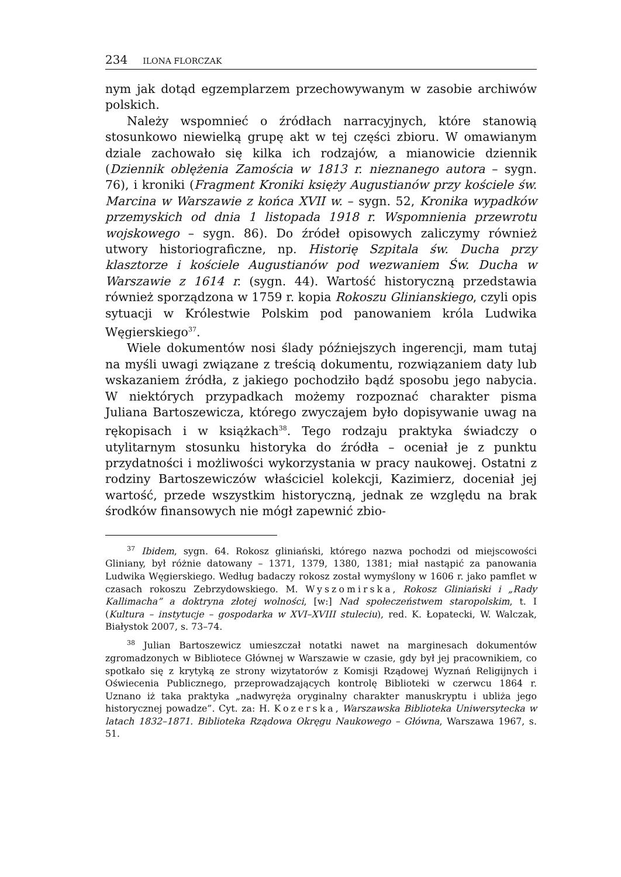234 ILONA FLORCZAK
nym jak dotąd egzemplarzem przechowywanym w zasobie archiwów polskich.
Należy wspomnieć o źródłach narracyjnych, które stanowią stosunkowo niewielką grupę akt w tej części zbioru. W omawianym dziale zachowało się kilka ich rodzajów, a mianowicie dziennik (Dziennik oblężenia Zamościa w 1813 r. nieznanego autora – sygn. 76), i kroniki (Fragment Kroniki księży Augustianów przy kościele św. Marcina w Warszawie z końca XVII w. – sygn. 52, Kronika wypadków przemyskich od dnia 1 listopada 1918 r. Wspomnienia przewrotu wojskowego – sygn. 86). Do źródeł opisowych zaliczymy również utwory historiograficzne, np. Historię Szpitala św. Ducha przy klasztorze i kościele Augustianów pod wezwaniem Św. Ducha w Warszawie z 1614 r. (sygn. 44). Wartość historyczną przedstawia również sporządzona w 1759 r. kopia Rokoszu Glinianskiego, czyli opis sytuacji w Królestwie Polskim pod panowaniem króla Ludwika Węgierskiego<sup>37</sup>.
Wiele dokumentów nosi ślady późniejszych ingerencji, mam tutaj na myśli uwagi związane z treścią dokumentu, rozwiązaniem daty lub wskazaniem źródła, z jakiego pochodziło bądź sposobu jego nabycia. W niektórych przypadkach możemy rozpoznać charakter pisma Juliana Bartoszewicza, którego zwyczajem było dopisywanie uwag na rękopisach i w książkach<sup>38</sup>. Tego rodzaju praktyka świadczy o utylitarnym stosunku historyka do źródła – oceniał je z punktu przydatności i możliwości wykorzystania w pracy naukowej. Ostatni z rodziny Bartoszewiczów właściciel kolekcji, Kazimierz, doceniał jej wartość, przede wszystkim historyczną, jednak ze względu na brak środków finansowych nie mógł zapewnić zbio-
<sup>37</sup> Ibidem, sygn. 64. Rokosz gliniański, którego nazwa pochodzi od miejscowości Gliniany, był różnie datowany – 1371, 1379, 1380, 1381; miał nastąpić za panowania Ludwika Węgierskiego. Według badaczy rokosz został wymyślony w 1606 r. jako pamflet w czasach rokoszu Zebrzydowskiego. M. Wyszomirska, Rokosz Gliniański i „Rady Kallimacha” a doktryna złotej wolności, [w:] Nad społeczeństwem staropolskim, t. I (Kultura – instytucje – gospodarka w XVI–XVIII stuleciu), red. K. Łopatecki, W. Walczak, Białystok 2007, s. 73–74.
<sup>38</sup> Julian Bartoszewicz umieszczał notatki nawet na marginesach dokumentów zgromadzonych w Bibliotece Głównej w Warszawie w czasie, gdy był jej pracownikiem, co spotkało się z krytyką ze strony wizytatorów z Komisji Rządowej Wyznań Religijnych i Oświecenia Publicznego, przeprowadzających kontrolę Biblioteki w czerwcu 1864 r. Uznano iż taka praktyka „nadwyręża oryginalny charakter manuskryptu i ubliża jego historycznej powadze”. Cyt. za: H. Kozerska, Warszawska Biblioteka Uniwersytecka w latach 1832–1871. Biblioteka Rządowa Okręgu Naukowego – Główna, Warszawa 1967, s. 51.